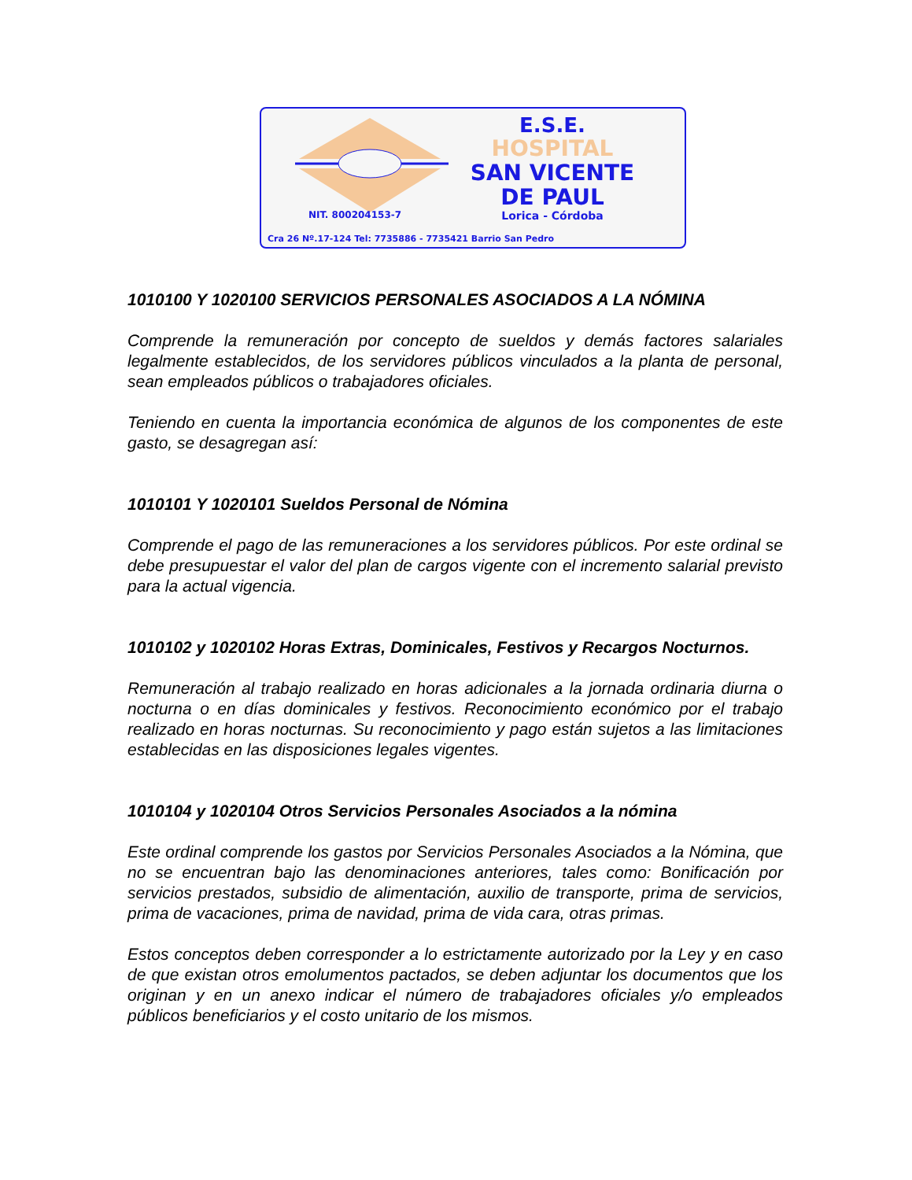E.S.E.
HOSPITAL
SAN VICENTE
DE PAUL
Lorica - Córdoba
NIT. 800204153-7
Cra 26 Nº.17-124 Tel: 7735886 - 7735421 Barrio San Pedro
1010100 Y 1020100 SERVICIOS PERSONALES ASOCIADOS A LA NÓMINA
Comprende la remuneración por concepto de sueldos y demás factores salariales legalmente establecidos, de los servidores públicos vinculados a la planta de personal, sean empleados públicos o trabajadores oficiales.
Teniendo en cuenta la importancia económica de algunos de los componentes de este gasto, se desagregan así:
1010101 Y 1020101 Sueldos Personal de Nómina
Comprende el pago de las remuneraciones a los servidores públicos. Por este ordinal se debe presupuestar el valor del plan de cargos vigente con el incremento salarial previsto para la actual vigencia.
1010102 y 1020102 Horas Extras, Dominicales, Festivos y Recargos Nocturnos.
Remuneración al trabajo realizado en horas adicionales a la jornada ordinaria diurna o nocturna o en días dominicales y festivos. Reconocimiento económico por el trabajo realizado en horas nocturnas. Su reconocimiento y pago están sujetos a las limitaciones establecidas en las disposiciones legales vigentes.
1010104 y 1020104 Otros Servicios Personales Asociados a la nómina
Este ordinal comprende los gastos por Servicios Personales Asociados a la Nómina, que no se encuentran bajo las denominaciones anteriores, tales como: Bonificación por servicios prestados, subsidio de alimentación, auxilio de transporte, prima de servicios, prima de vacaciones, prima de navidad, prima de vida cara, otras primas.
Estos conceptos deben corresponder a lo estrictamente autorizado por la Ley y en caso de que existan otros emolumentos pactados, se deben adjuntar los documentos que los originan y en un anexo indicar el número de trabajadores oficiales y/o empleados públicos beneficiarios y el costo unitario de los mismos.